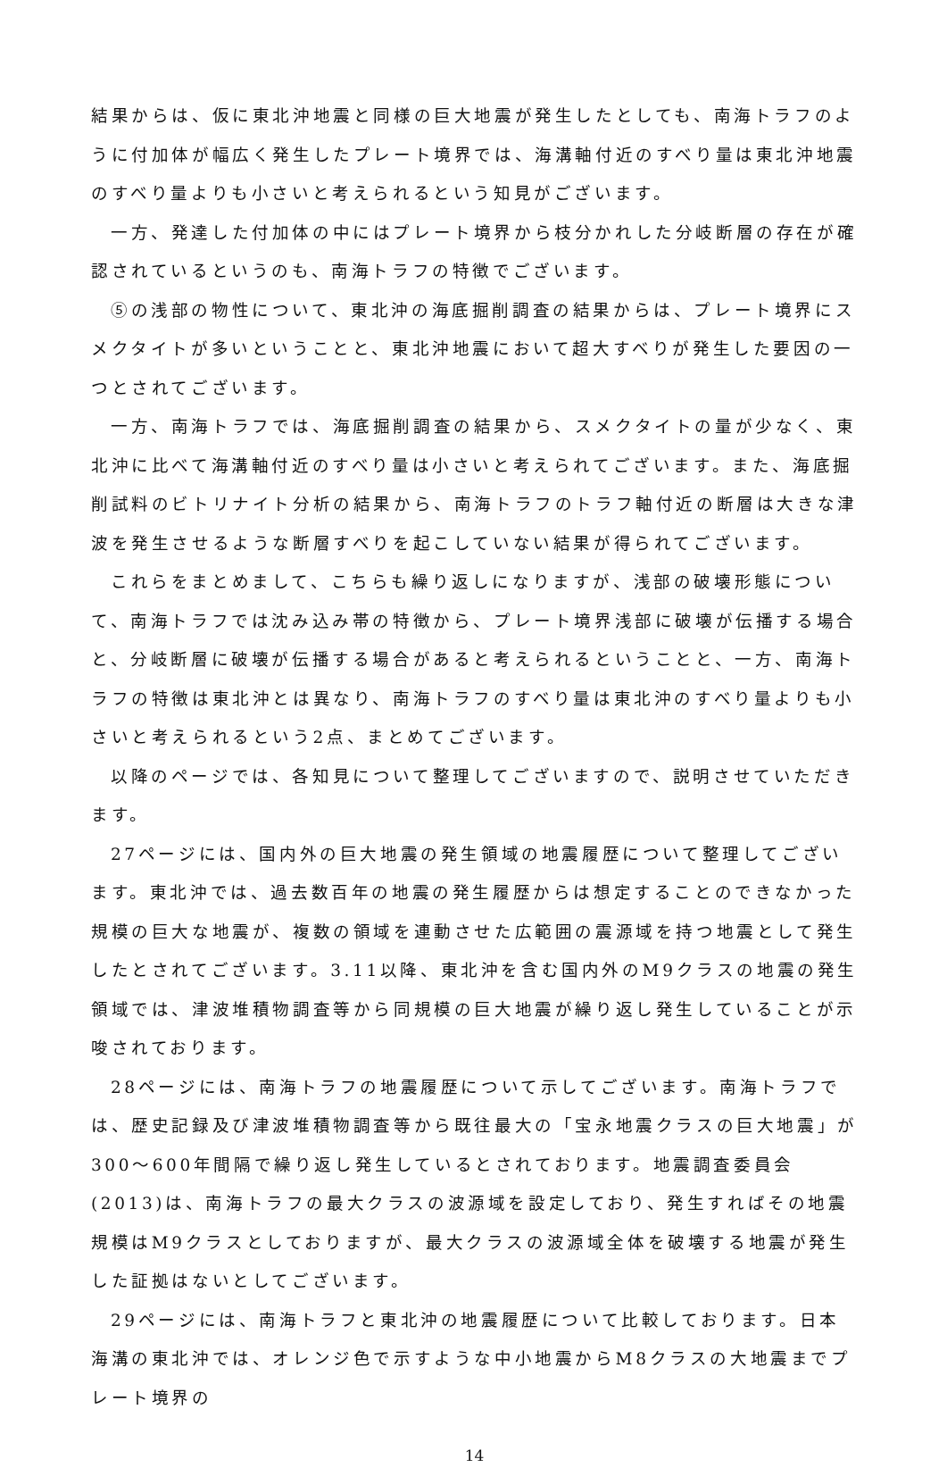結果からは、仮に東北沖地震と同様の巨大地震が発生したとしても、南海トラフのように付加体が幅広く発生したプレート境界では、海溝軸付近のすべり量は東北沖地震のすべり量よりも小さいと考えられるという知見がございます。
一方、発達した付加体の中にはプレート境界から枝分かれした分岐断層の存在が確認されているというのも、南海トラフの特徴でございます。
⑤の浅部の物性について、東北沖の海底掘削調査の結果からは、プレート境界にスメクタイトが多いということと、東北沖地震において超大すべりが発生した要因の一つとされてございます。
一方、南海トラフでは、海底掘削調査の結果から、スメクタイトの量が少なく、東北沖に比べて海溝軸付近のすべり量は小さいと考えられてございます。また、海底掘削試料のビトリナイト分析の結果から、南海トラフのトラフ軸付近の断層は大きな津波を発生させるような断層すべりを起こしていない結果が得られてございます。
これらをまとめまして、こちらも繰り返しになりますが、浅部の破壊形態について、南海トラフでは沈み込み帯の特徴から、プレート境界浅部に破壊が伝播する場合と、分岐断層に破壊が伝播する場合があると考えられるということと、一方、南海トラフの特徴は東北沖とは異なり、南海トラフのすべり量は東北沖のすべり量よりも小さいと考えられるという2点、まとめてございます。
以降のページでは、各知見について整理してございますので、説明させていただきます。
27ページには、国内外の巨大地震の発生領域の地震履歴について整理してございます。東北沖では、過去数百年の地震の発生履歴からは想定することのできなかった規模の巨大な地震が、複数の領域を連動させた広範囲の震源域を持つ地震として発生したとされてございます。3.11以降、東北沖を含む国内外のM9クラスの地震の発生領域では、津波堆積物調査等から同規模の巨大地震が繰り返し発生していることが示唆されております。
28ページには、南海トラフの地震履歴について示してございます。南海トラフでは、歴史記録及び津波堆積物調査等から既往最大の「宝永地震クラスの巨大地震」が300〜600年間隔で繰り返し発生しているとされております。地震調査委員会(2013)は、南海トラフの最大クラスの波源域を設定しており、発生すればその地震規模はM9クラスとしておりますが、最大クラスの波源域全体を破壊する地震が発生した証拠はないとしてございます。
29ページには、南海トラフと東北沖の地震履歴について比較しております。日本海溝の東北沖では、オレンジ色で示すような中小地震からM8クラスの大地震までプレート境界の
14